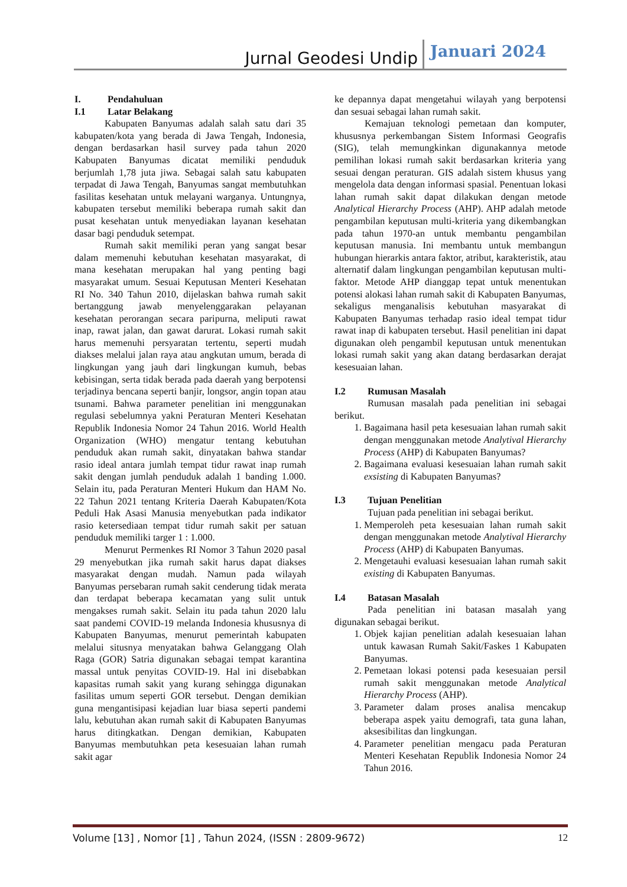Jurnal Geodesi Undip Januari 2024
I. Pendahuluan
I.1 Latar Belakang
Kabupaten Banyumas adalah salah satu dari 35 kabupaten/kota yang berada di Jawa Tengah, Indonesia, dengan berdasarkan hasil survey pada tahun 2020 Kabupaten Banyumas dicatat memiliki penduduk berjumlah 1,78 juta jiwa. Sebagai salah satu kabupaten terpadat di Jawa Tengah, Banyumas sangat membutuhkan fasilitas kesehatan untuk melayani warganya. Untungnya, kabupaten tersebut memiliki beberapa rumah sakit dan pusat kesehatan untuk menyediakan layanan kesehatan dasar bagi penduduk setempat.
Rumah sakit memiliki peran yang sangat besar dalam memenuhi kebutuhan kesehatan masyarakat, di mana kesehatan merupakan hal yang penting bagi masyarakat umum. Sesuai Keputusan Menteri Kesehatan RI No. 340 Tahun 2010, dijelaskan bahwa rumah sakit bertanggung jawab menyelenggarakan pelayanan kesehatan perorangan secara paripurna, meliputi rawat inap, rawat jalan, dan gawat darurat. Lokasi rumah sakit harus memenuhi persyaratan tertentu, seperti mudah diakses melalui jalan raya atau angkutan umum, berada di lingkungan yang jauh dari lingkungan kumuh, bebas kebisingan, serta tidak berada pada daerah yang berpotensi terjadinya bencana seperti banjir, longsor, angin topan atau tsunami. Bahwa parameter penelitian ini menggunakan regulasi sebelumnya yakni Peraturan Menteri Kesehatan Republik Indonesia Nomor 24 Tahun 2016. World Health Organization (WHO) mengatur tentang kebutuhan penduduk akan rumah sakit, dinyatakan bahwa standar rasio ideal antara jumlah tempat tidur rawat inap rumah sakit dengan jumlah penduduk adalah 1 banding 1.000. Selain itu, pada Peraturan Menteri Hukum dan HAM No. 22 Tahun 2021 tentang Kriteria Daerah Kabupaten/Kota Peduli Hak Asasi Manusia menyebutkan pada indikator rasio ketersediaan tempat tidur rumah sakit per satuan penduduk memiliki targer 1 : 1.000.
Menurut Permenkes RI Nomor 3 Tahun 2020 pasal 29 menyebutkan jika rumah sakit harus dapat diakses masyarakat dengan mudah. Namun pada wilayah Banyumas persebaran rumah sakit cenderung tidak merata dan terdapat beberapa kecamatan yang sulit untuk mengakses rumah sakit. Selain itu pada tahun 2020 lalu saat pandemi COVID-19 melanda Indonesia khususnya di Kabupaten Banyumas, menurut pemerintah kabupaten melalui situsnya menyatakan bahwa Gelanggang Olah Raga (GOR) Satria digunakan sebagai tempat karantina massal untuk penyitas COVID-19. Hal ini disebabkan kapasitas rumah sakit yang kurang sehingga digunakan fasilitas umum seperti GOR tersebut. Dengan demikian guna mengantisipasi kejadian luar biasa seperti pandemi lalu, kebutuhan akan rumah sakit di Kabupaten Banyumas harus ditingkatkan. Dengan demikian, Kabupaten Banyumas membutuhkan peta kesesuaian lahan rumah sakit agar
ke depannya dapat mengetahui wilayah yang berpotensi dan sesuai sebagai lahan rumah sakit.
Kemajuan teknologi pemetaan dan komputer, khususnya perkembangan Sistem Informasi Geografis (SIG), telah memungkinkan digunakannya metode pemilihan lokasi rumah sakit berdasarkan kriteria yang sesuai dengan peraturan. GIS adalah sistem khusus yang mengelola data dengan informasi spasial. Penentuan lokasi lahan rumah sakit dapat dilakukan dengan metode Analytical Hierarchy Process (AHP). AHP adalah metode pengambilan keputusan multi-kriteria yang dikembangkan pada tahun 1970-an untuk membantu pengambilan keputusan manusia. Ini membantu untuk membangun hubungan hierarkis antara faktor, atribut, karakteristik, atau alternatif dalam lingkungan pengambilan keputusan multi-faktor. Metode AHP dianggap tepat untuk menentukan potensi alokasi lahan rumah sakit di Kabupaten Banyumas, sekaligus menganalisis kebutuhan masyarakat di Kabupaten Banyumas terhadap rasio ideal tempat tidur rawat inap di kabupaten tersebut. Hasil penelitian ini dapat digunakan oleh pengambil keputusan untuk menentukan lokasi rumah sakit yang akan datang berdasarkan derajat kesesuaian lahan.
I.2 Rumusan Masalah
Rumusan masalah pada penelitian ini sebagai berikut.
1. Bagaimana hasil peta kesesuaian lahan rumah sakit dengan menggunakan metode Analytival Hierarchy Process (AHP) di Kabupaten Banyumas?
2. Bagaimana evaluasi kesesuaian lahan rumah sakit exsisting di Kabupaten Banyumas?
I.3 Tujuan Penelitian
Tujuan pada penelitian ini sebagai berikut.
1. Memperoleh peta kesesuaian lahan rumah sakit dengan menggunakan metode Analytival Hierarchy Process (AHP) di Kabupaten Banyumas.
2. Mengetauhi evaluasi kesesuaian lahan rumah sakit existing di Kabupaten Banyumas.
I.4 Batasan Masalah
Pada penelitian ini batasan masalah yang digunakan sebagai berikut.
1. Objek kajian penelitian adalah kesesuaian lahan untuk kawasan Rumah Sakit/Faskes 1 Kabupaten Banyumas.
2. Pemetaan lokasi potensi pada kesesuaian persil rumah sakit menggunakan metode Analytical Hierarchy Process (AHP).
3. Parameter dalam proses analisa mencakup beberapa aspek yaitu demografi, tata guna lahan, aksesibilitas dan lingkungan.
4. Parameter penelitian mengacu pada Peraturan Menteri Kesehatan Republik Indonesia Nomor 24 Tahun 2016.
Volume [13] , Nomor [1] , Tahun 2024, (ISSN : 2809-9672) 12